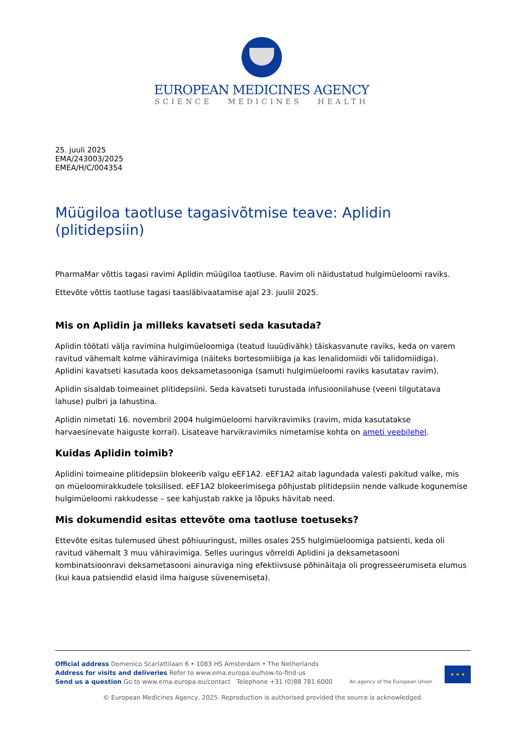EUROPEAN MEDICINES AGENCY
SCIENCE MEDICINES HEALTH
25. juuli 2025
EMA/243003/2025
EMEA/H/C/004354
Müügiloa taotluse tagasivõtmise teave: Aplidin (plitidepsiin)
PharmaMar võttis tagasi ravimi Aplidin müügiloa taotluse. Ravim oli näidustatud hulgimüeloomi raviks.
Ettevõte võttis taotluse tagasi taasläbivaatamise ajal 23. juulil 2025.
Mis on Aplidin ja milleks kavatseti seda kasutada?
Aplidin töötati välja ravimina hulgimüeloomiga (teatud luuüdivähk) täiskasvanute raviks, keda on varem ravitud vähemalt kolme vähiravimiga (näiteks bortesomiibiga ja kas lenalidomiidi või talidomiidiga). Aplidini kavatseti kasutada koos deksametasooniga (samuti hulgimüeloomi raviks kasutatav ravim).
Aplidin sisaldab toimeainet plitidepsiini. Seda kavatseti turustada infusioonilahuse (veeni tilgutatava lahuse) pulbri ja lahustina.
Aplidin nimetati 16. novembril 2004 hulgimüeloomi harvikravimiks (ravim, mida kasutatakse harvaesinevate haiguste korral). Lisateave harvikravimiks nimetamise kohta on ameti veebilehel.
Kuidas Aplidin toimib?
Aplidini toimeaine plitidepsiin blokeerib valgu eEF1A2. eEF1A2 aitab lagundada valesti pakitud valke, mis on müeloomirakkudele toksilised. eEF1A2 blokeerimisega põhjustab plitidepsiin nende valkude kogunemise hulgimüeloomi rakkudesse – see kahjustab rakke ja lõpuks hävitab need.
Mis dokumendid esitas ettevõte oma taotluse toetuseks?
Ettevõte esitas tulemused ühest põhiuuringust, milles osales 255 hulgimüeloomiga patsienti, keda oli ravitud vähemalt 3 muu vähiravimiga. Selles uuringus võrreldi Aplidini ja deksametasooni kombinatsioonravi deksametasooni ainuraviga ning efektiivsuse põhinäitaja oli progresseerumiseta elumus (kui kaua patsiendid elasid ilma haiguse süvenemiseta).
Official address Domenico Scarlattilaan 6 • 1083 HS Amsterdam • The Netherlands
Address for visits and deliveries Refer to www.ema.europa.eu/how-to-find-us
Send us a question Go to www.ema.europa.eu/contact Telephone +31 (0)88 781 6000
An agency of the European Union
★ ★ ★
© European Medicines Agency, 2025. Reproduction is authorised provided the source is acknowledged.